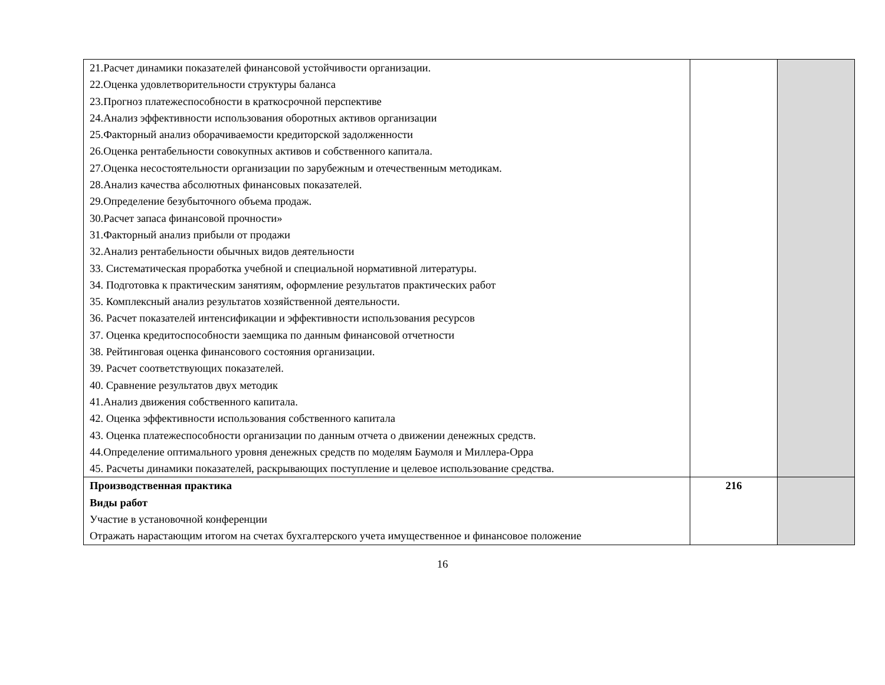| 21.Расчет динамики показателей финансовой устойчивости организации. 22.Оценка удовлетворительности структуры баланса 23.Прогноз платежеспособности в краткосрочной перспективе 24.Анализ эффективности использования оборотных активов организации 25.Факторный анализ оборачиваемости кредиторской задолженности 26.Оценка рентабельности совокупных активов и собственного капитала. 27.Оценка несостоятельности организации по зарубежным и отечественным методикам. 28.Анализ качества абсолютных финансовых показателей. 29.Определение безубыточного объема продаж. 30.Расчет запаса финансовой прочности» 31.Факторный анализ прибыли от продажи 32.Анализ рентабельности обычных видов деятельности 33. Систематическая проработка учебной и специальной нормативной литературы. 34. Подготовка к практическим занятиям, оформление результатов практических работ 35. Комплексный анализ результатов хозяйственной деятельности. 36. Расчет показателей интенсификации и эффективности использования ресурсов 37. Оценка кредитоспособности заемщика по данным финансовой отчетности 38. Рейтинговая оценка финансового состояния организации. 39. Расчет соответствующих показателей. 40. Сравнение результатов двух методик 41.Анализ движения собственного капитала. 42. Оценка эффективности использования собственного капитала 43. Оценка платежеспособности организации по данным отчета о движении денежных средств. 44.Определение оптимального уровня денежных средств по моделям Баумоля и Миллера-Орра 45. Расчеты динамики показателей, раскрывающих поступление и целевое использование средства. | | |
| Производственная практика Виды работ Участие в установочной конференции Отражать нарастающим итогом на счетах бухгалтерского учета имущественное и финансовое положение | 216 | |
16